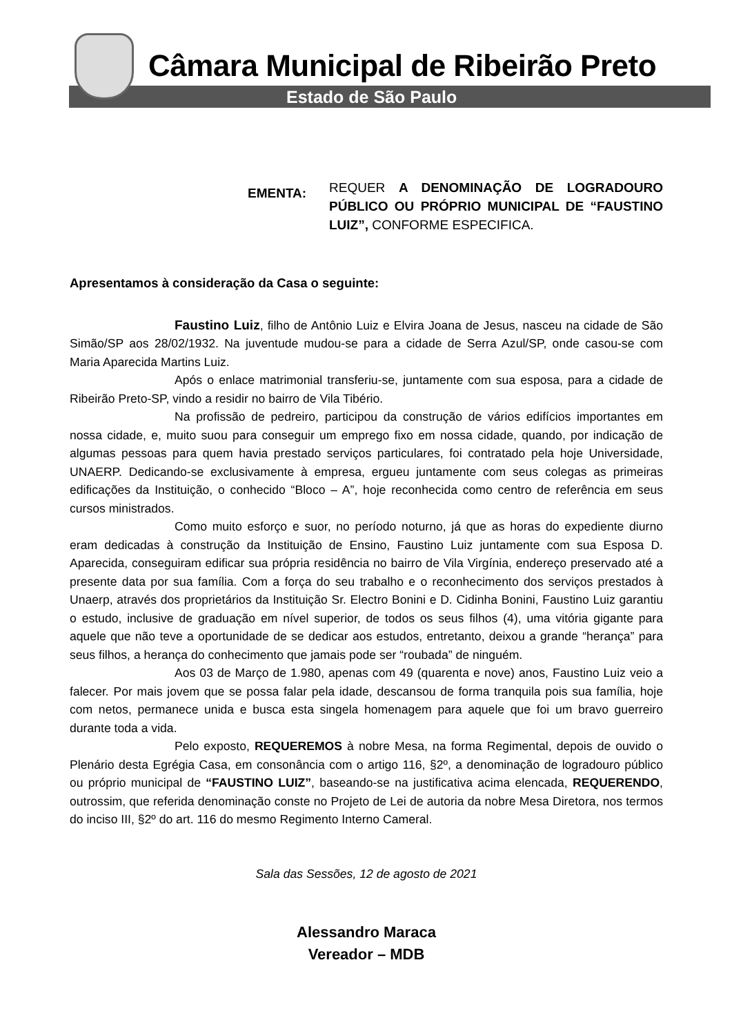Câmara Municipal de Ribeirão Preto
Estado de São Paulo
EMENTA:
REQUER A DENOMINAÇÃO DE LOGRADOURO PÚBLICO OU PRÓPRIO MUNICIPAL DE “FAUSTINO LUIZ”, CONFORME ESPECIFICA.
Apresentamos à consideração da Casa o seguinte:
Faustino Luiz, filho de Antônio Luiz e Elvira Joana de Jesus, nasceu na cidade de São Simão/SP aos 28/02/1932. Na juventude mudou-se para a cidade de Serra Azul/SP, onde casou-se com Maria Aparecida Martins Luiz.
Após o enlace matrimonial transferiu-se, juntamente com sua esposa, para a cidade de Ribeirão Preto-SP, vindo a residir no bairro de Vila Tibério.
Na profissão de pedreiro, participou da construção de vários edifícios importantes em nossa cidade, e, muito suou para conseguir um emprego fixo em nossa cidade, quando, por indicação de algumas pessoas para quem havia prestado serviços particulares, foi contratado pela hoje Universidade, UNAERP. Dedicando-se exclusivamente à empresa, ergueu juntamente com seus colegas as primeiras edificações da Instituição, o conhecido “Bloco – A”, hoje reconhecida como centro de referência em seus cursos ministrados.
Como muito esforço e suor, no período noturno, já que as horas do expediente diurno eram dedicadas à construção da Instituição de Ensino, Faustino Luiz juntamente com sua Esposa D. Aparecida, conseguiram edificar sua própria residência no bairro de Vila Virgínia, endereço preservado até a presente data por sua família. Com a força do seu trabalho e o reconhecimento dos serviços prestados à Unaerp, através dos proprietários da Instituição Sr. Electro Bonini e D. Cidinha Bonini, Faustino Luiz garantiu o estudo, inclusive de graduação em nível superior, de todos os seus filhos (4), uma vitória gigante para aquele que não teve a oportunidade de se dedicar aos estudos, entretanto, deixou a grande “herança” para seus filhos, a herança do conhecimento que jamais pode ser “roubada” de ninguém.
Aos 03 de Março de 1.980, apenas com 49 (quarenta e nove) anos, Faustino Luiz veio a falecer. Por mais jovem que se possa falar pela idade, descansou de forma tranquila pois sua família, hoje com netos, permanece unida e busca esta singela homenagem para aquele que foi um bravo guerreiro durante toda a vida.
Pelo exposto, REQUEREMOS à nobre Mesa, na forma Regimental, depois de ouvido o Plenário desta Egrégia Casa, em consonância com o artigo 116, §2º, a denominação de logradouro público ou próprio municipal de “FAUSTINO LUIZ”, baseando-se na justificativa acima elencada, REQUERENDO, outrossim, que referida denominação conste no Projeto de Lei de autoria da nobre Mesa Diretora, nos termos do inciso III, §2º do art. 116 do mesmo Regimento Interno Cameral.
Sala das Sessões, 12 de agosto de 2021
Alessandro Maraca
Vereador – MDB